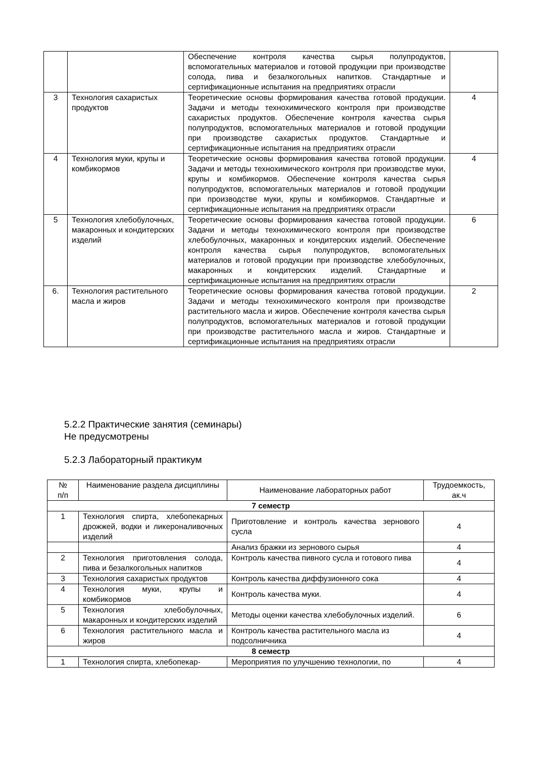| | | Обеспечение контроля качества сырья полупродуктов, вспомогательных материалов и готовой продукции при производстве солода, пива и безалкогольных напитков. Стандартные и сертификационные испытания на предприятиях отрасли | |
| 3 | Технология сахаристых продуктов | Теоретические основы формирования качества готовой продукции. Задачи и методы технохимического контроля при производстве сахаристых продуктов. Обеспечение контроля качества сырья полупродуктов, вспомогательных материалов и готовой продукции при производстве сахаристых продуктов. Стандартные и сертификационные испытания на предприятиях отрасли | 4 |
| 4 | Технология муки, крупы и комбикормов | Теоретические основы формирования качества готовой продукции. Задачи и методы технохимического контроля при производстве муки, крупы и комбикормов. Обеспечение контроля качества сырья полупродуктов, вспомогательных материалов и готовой продукции при производстве муки, крупы и комбикормов. Стандартные и сертификационные испытания на предприятиях отрасли | 4 |
| 5 | Технология хлебобулочных, макаронных и кондитерских изделий | Теоретические основы формирования качества готовой продукции. Задачи и методы технохимического контроля при производстве хлебобулочных, макаронных и кондитерских изделий. Обеспечение контроля качества сырья полупродуктов, вспомогательных материалов и готовой продукции при производстве хлебобулочных, макаронных и кондитерских изделий. Стандартные и сертификационные испытания на предприятиях отрасли | 6 |
| 6. | Технология растительного масла и жиров | Теоретические основы формирования качества готовой продукции. Задачи и методы технохимического контроля при производстве растительного масла и жиров. Обеспечение контроля качества сырья полупродуктов, вспомогательных материалов и готовой продукции при производстве растительного масла и жиров. Стандартные и сертификационные испытания на предприятиях отрасли | 2 |
5.2.2 Практические занятия (семинары)
Не предусмотрены
5.2.3 Лабораторный практикум
| № п/п | Наименование раздела дисциплины | Наименование лабораторных работ | Трудоемкость, ак.ч |
| --- | --- | --- | --- |
| 7 семестр | | | |
| 1 | Технология спирта, хлебопекарных дрожжей, водки и ликероналивочных изделий | Приготовление и контроль качества зернового сусла | 4 |
| | | Анализ бражки из зернового сырья | 4 |
| 2 | Технология приготовления солода, пива и безалкогольных напитков | Контроль качества пивного сусла и готового пива | 4 |
| 3 | Технология сахаристых продуктов | Контроль качества диффузионного сока | 4 |
| 4 | Технология муки, крупы и комбикормов | Контроль качества муки. | 4 |
| 5 | Технология хлебобулочных, макаронных и кондитерских изделий | Методы оценки качества хлебобулочных изделий. | 6 |
| 6 | Технология растительного масла и жиров | Контроль качества растительного масла из подсолничника | 4 |
| 8 семестр | | | |
| 1 | Технология спирта, хлебопекар- | Мероприятия по улучшению технологии, по | 4 |